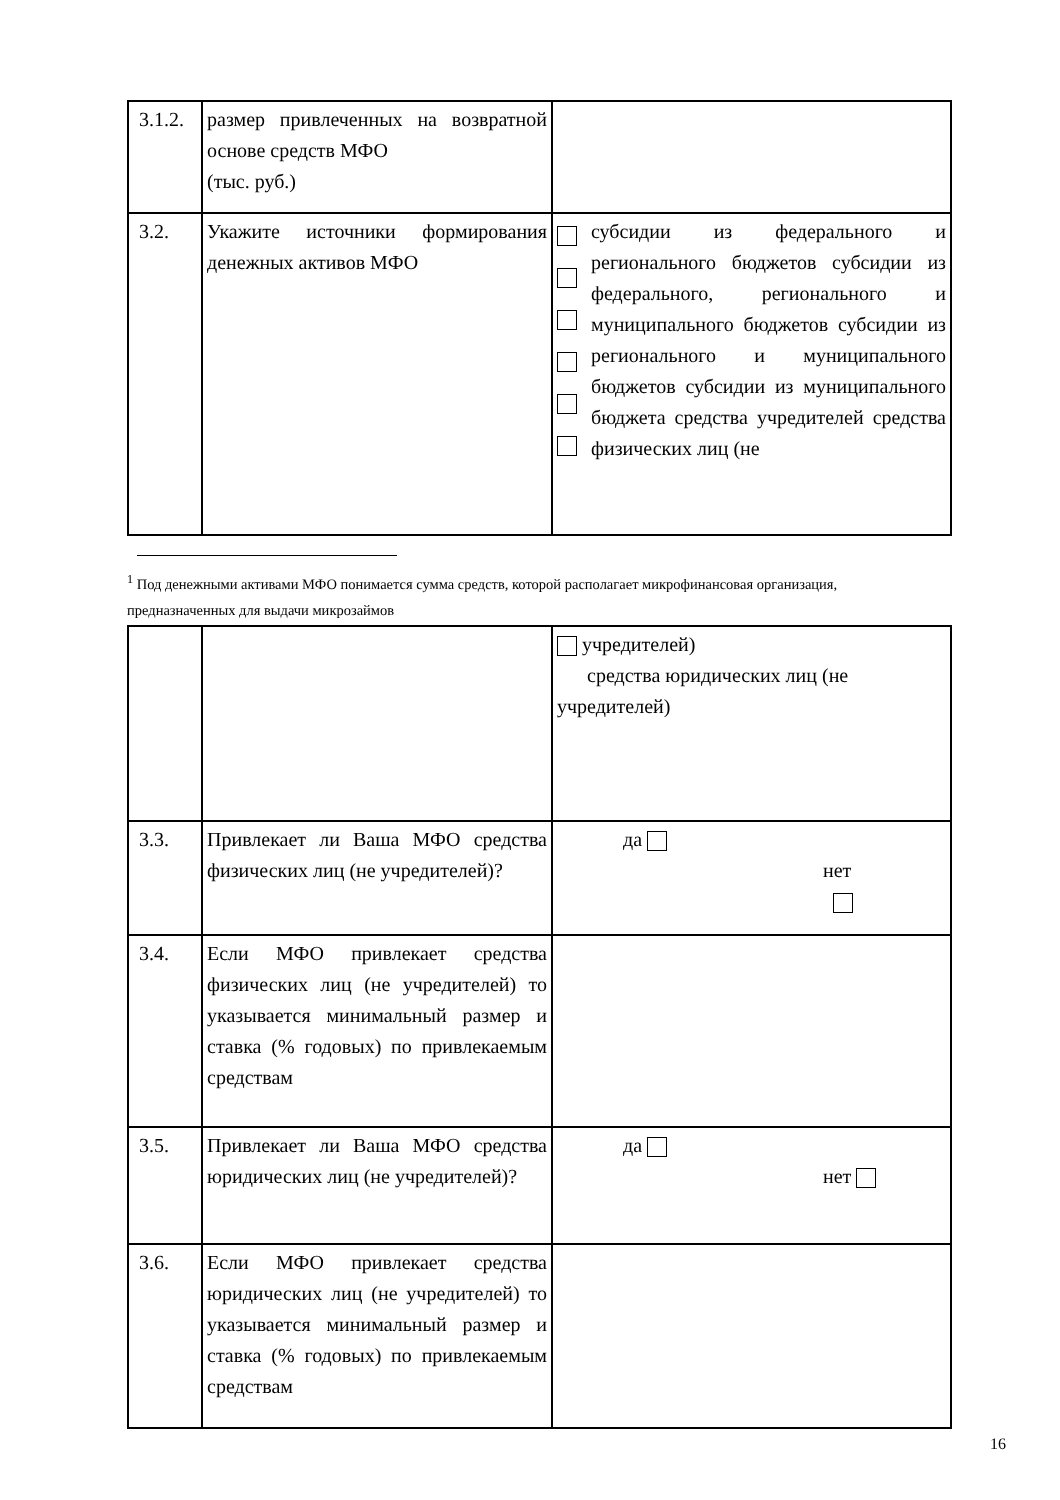| 3.1.2. | размер привлеченных на возвратной основе средств МФО (тыс. руб.) | |
| 3.2. | Укажите источники формирования денежных активов МФО | субсидии из федерального и регионального бюджетов субсидии из федерального, регионального и муниципального бюджетов субсидии из регионального и муниципального бюджетов субсидии из муниципального бюджета средства учредителей средства физических лиц (не |
<sup>1</sup> Под денежными активами МФО понимается сумма средств, которой располагает микрофинансовая организация, предназначенных для выдачи микрозаймов
| | | учредителей) средства юридических лиц (не учредителей) |
| 3.3. | Привлекает ли Ваша МФО средства физических лиц (не учредителей)? | да нет |
| 3.4. | Если МФО привлекает средства физических лиц (не учредителей) то указывается минимальный размер и ставка (% годовых) по привлекаемым средствам | |
| 3.5. | Привлекает ли Ваша МФО средства юридических лиц (не учредителей)? | да нет |
| 3.6. | Если МФО привлекает средства юридических лиц (не учредителей) то указывается минимальный размер и ставка (% годовых) по привлекаемым средствам | |
16